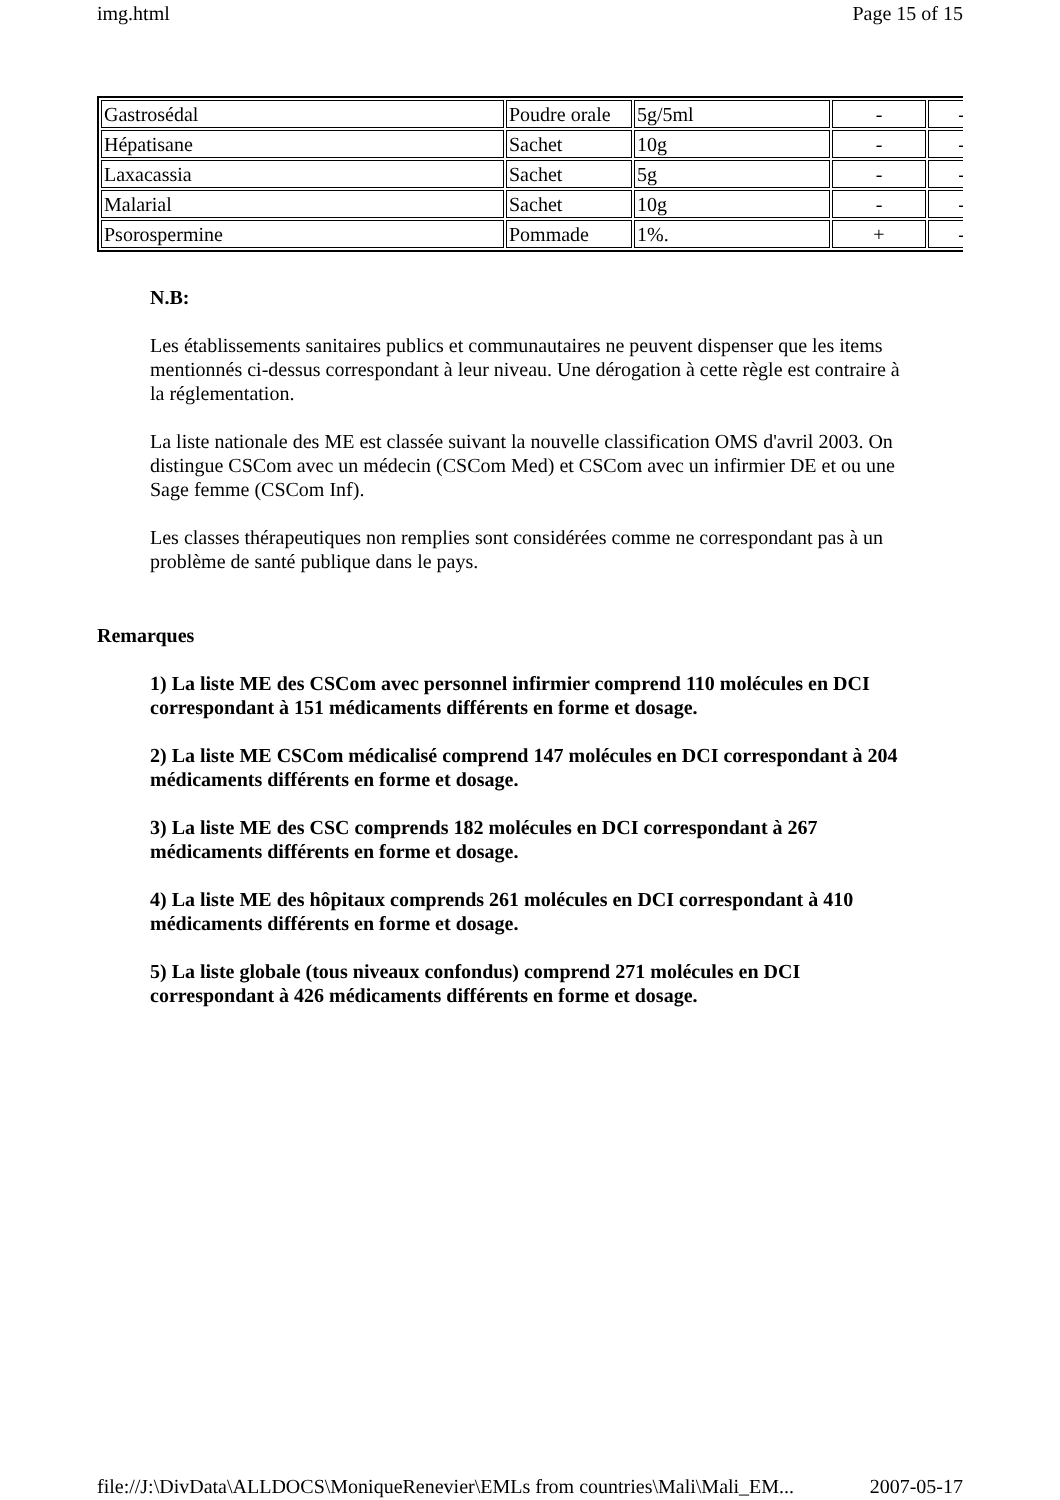img.html Page 15 of 15
| Gastrosédal | Poudre orale | 5g/5ml | - | - |
| Hépatisane | Sachet | 10g | - | - |
| Laxacassia | Sachet | 5g | - | - |
| Malarial | Sachet | 10g | - | - |
| Psorospermine | Pommade | 1%. | + | - |
N.B:
Les établissements sanitaires publics et communautaires ne peuvent dispenser que les items mentionnés ci-dessus correspondant à leur niveau. Une dérogation à cette règle est contraire à la réglementation.
La liste nationale des ME est classée suivant la nouvelle classification OMS d'avril 2003. On distingue CSCom avec un médecin (CSCom Med) et CSCom avec un infirmier DE et ou une Sage femme (CSCom Inf).
Les classes thérapeutiques non remplies sont considérées comme ne correspondant pas à un problème de santé publique dans le pays.
Remarques
1) La liste ME des CSCom avec personnel infirmier comprend 110 molécules en DCI correspondant à 151 médicaments différents en forme et dosage.
2) La liste ME CSCom médicalisé comprend 147 molécules en DCI correspondant à 204 médicaments différents en forme et dosage.
3) La liste ME des CSC comprends 182 molécules en DCI correspondant à 267 médicaments différents en forme et dosage.
4) La liste ME des hôpitaux comprends 261 molécules en DCI correspondant à 410 médicaments différents en forme et dosage.
5) La liste globale (tous niveaux confondus) comprend 271 molécules en DCI correspondant à 426 médicaments différents en forme et dosage.
file://J:\DivData\ALLDOCS\MoniqueRenevier\EMLs from countries\Mali\Mali_EM... 2007-05-17